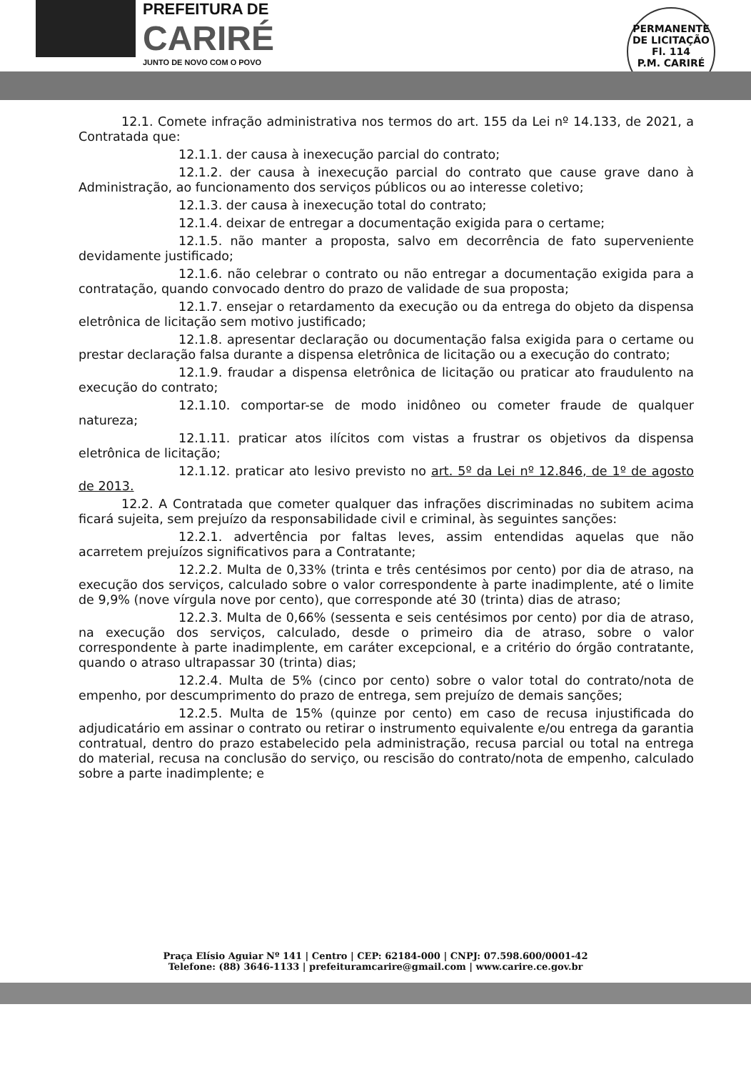PREFEITURA DE
CARIRÉ
JUNTO DE NOVO COM O POVO
PERMANENTE DE LICITAÇÃO
Fl. 114
P.M. CARIRÉ
12.1. Comete infração administrativa nos termos do art. 155 da Lei nº 14.133, de 2021, a Contratada que:
12.1.1. der causa à inexecução parcial do contrato;
12.1.2. der causa à inexecução parcial do contrato que cause grave dano à Administração, ao funcionamento dos serviços públicos ou ao interesse coletivo;
12.1.3. der causa à inexecução total do contrato;
12.1.4. deixar de entregar a documentação exigida para o certame;
12.1.5. não manter a proposta, salvo em decorrência de fato superveniente devidamente justificado;
12.1.6. não celebrar o contrato ou não entregar a documentação exigida para a contratação, quando convocado dentro do prazo de validade de sua proposta;
12.1.7. ensejar o retardamento da execução ou da entrega do objeto da dispensa eletrônica de licitação sem motivo justificado;
12.1.8. apresentar declaração ou documentação falsa exigida para o certame ou prestar declaração falsa durante a dispensa eletrônica de licitação ou a execução do contrato;
12.1.9. fraudar a dispensa eletrônica de licitação ou praticar ato fraudulento na execução do contrato;
12.1.10. comportar-se de modo inidôneo ou cometer fraude de qualquer natureza;
12.1.11. praticar atos ilícitos com vistas a frustrar os objetivos da dispensa eletrônica de licitação;
12.1.12. praticar ato lesivo previsto no art. 5º da Lei nº 12.846, de 1º de agosto de 2013.
12.2. A Contratada que cometer qualquer das infrações discriminadas no subitem acima ficará sujeita, sem prejuízo da responsabilidade civil e criminal, às seguintes sanções:
12.2.1. advertência por faltas leves, assim entendidas aquelas que não acarretem prejuízos significativos para a Contratante;
12.2.2. Multa de 0,33% (trinta e três centésimos por cento) por dia de atraso, na execução dos serviços, calculado sobre o valor correspondente à parte inadimplente, até o limite de 9,9% (nove vírgula nove por cento), que corresponde até 30 (trinta) dias de atraso;
12.2.3. Multa de 0,66% (sessenta e seis centésimos por cento) por dia de atraso, na execução dos serviços, calculado, desde o primeiro dia de atraso, sobre o valor correspondente à parte inadimplente, em caráter excepcional, e a critério do órgão contratante, quando o atraso ultrapassar 30 (trinta) dias;
12.2.4. Multa de 5% (cinco por cento) sobre o valor total do contrato/nota de empenho, por descumprimento do prazo de entrega, sem prejuízo de demais sanções;
12.2.5. Multa de 15% (quinze por cento) em caso de recusa injustificada do adjudicatário em assinar o contrato ou retirar o instrumento equivalente e/ou entrega da garantia contratual, dentro do prazo estabelecido pela administração, recusa parcial ou total na entrega do material, recusa na conclusão do serviço, ou rescisão do contrato/nota de empenho, calculado sobre a parte inadimplente; e
Praça Elísio Aguiar Nº 141 | Centro | CEP: 62184-000 | CNPJ: 07.598.600/0001-42
Telefone: (88) 3646-1133 | prefeituramcarire@gmail.com | www.carire.ce.gov.br